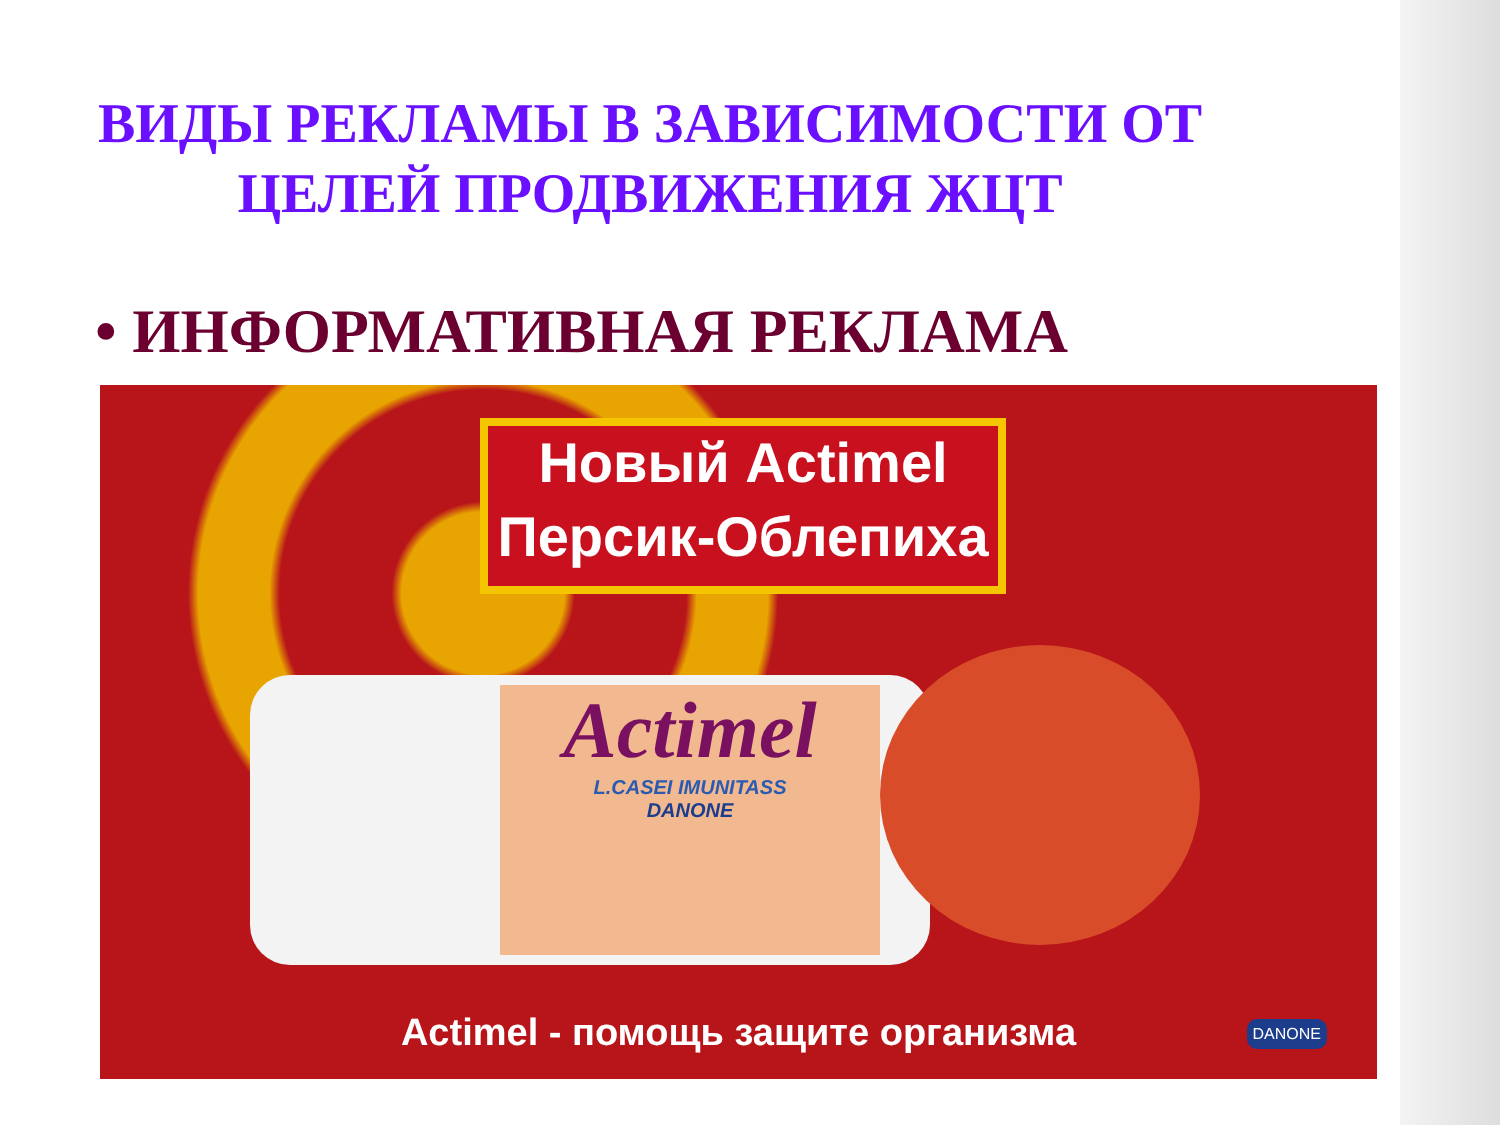ВИДЫ РЕКЛАМЫ В ЗАВИСИМОСТИ ОТ ЦЕЛЕЙ ПРОДВИЖЕНИЯ ЖЦТ
• ИНФОРМАТИВНАЯ РЕКЛАМА
Новый Actimel
Персик-Облепиха
Actimel
L.CASEI IMUNITASS
DANONE
Actimel - помощь защите организма
DANONE